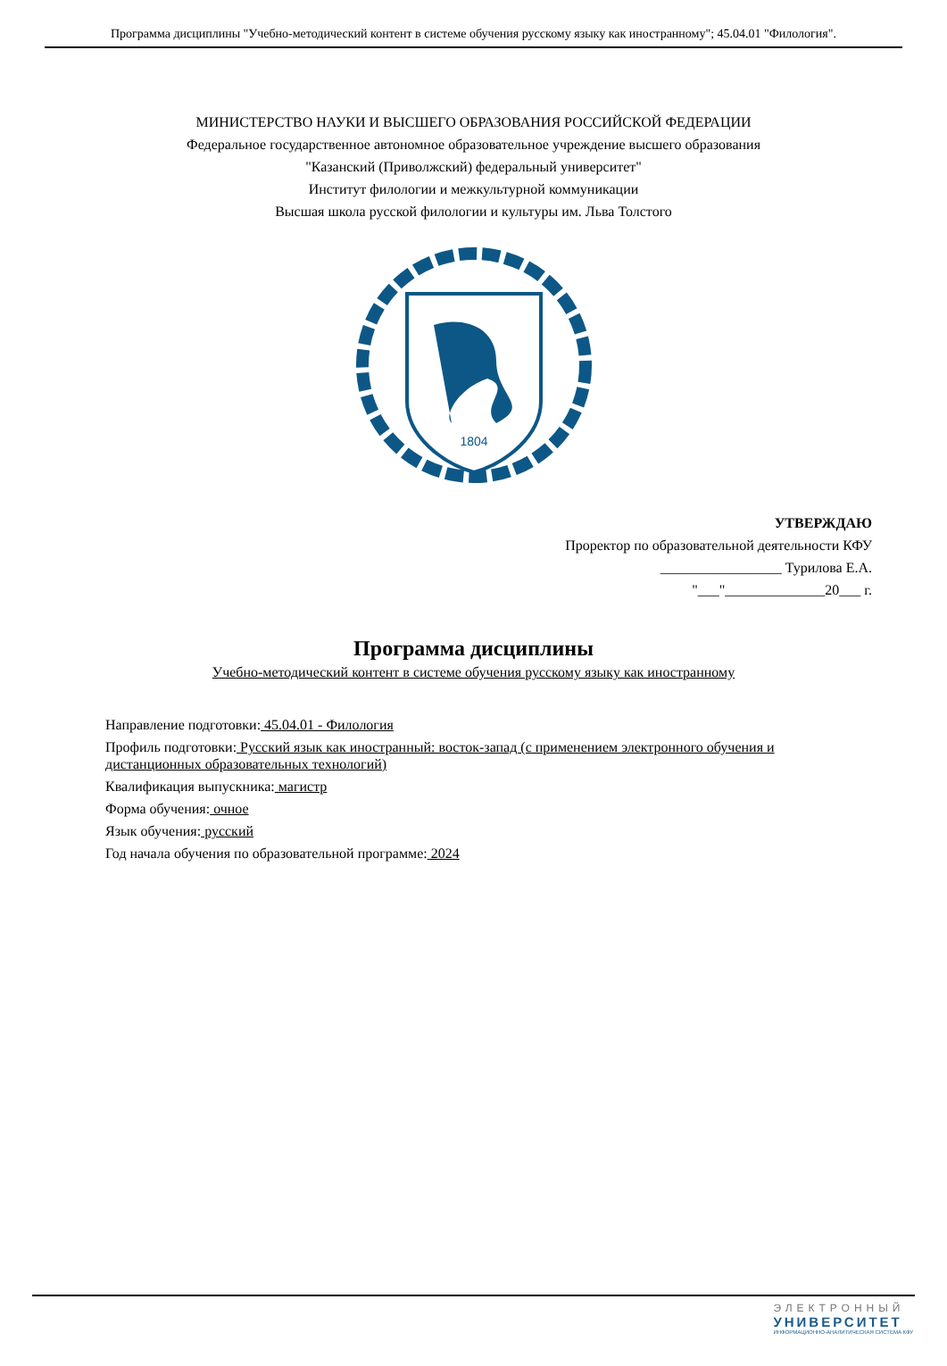Программа дисциплины "Учебно-методический контент в системе обучения русскому языку как иностранному"; 45.04.01 "Филология".
МИНИСТЕРСТВО НАУКИ И ВЫСШЕГО ОБРАЗОВАНИЯ РОССИЙСКОЙ ФЕДЕРАЦИИ
Федеральное государственное автономное образовательное учреждение высшего образования
"Казанский (Приволжский) федеральный университет"
Институт филологии и межкультурной коммуникации
Высшая школа русской филологии и культуры им. Льва Толстого
1804
УТВЕРЖДАЮ
Проректор по образовательной деятельности КФУ
_________________ Турилова Е.А.
"___"______________20___ г.
Программа дисциплины
Учебно-методический контент в системе обучения русскому языку как иностранному
Направление подготовки: 45.04.01 - Филология
Профиль подготовки: Русский язык как иностранный: восток-запад (с применением электронного обучения и дистанционных образовательных технологий)
Квалификация выпускника: магистр
Форма обучения: очное
Язык обучения: русский
Год начала обучения по образовательной программе: 2024
ЭЛЕКТРОННЫЙ
УНИВЕРСИТЕТ
ИНФОРМАЦИОННО-АНАЛИТИЧЕСКАЯ СИСТЕМА КФУ